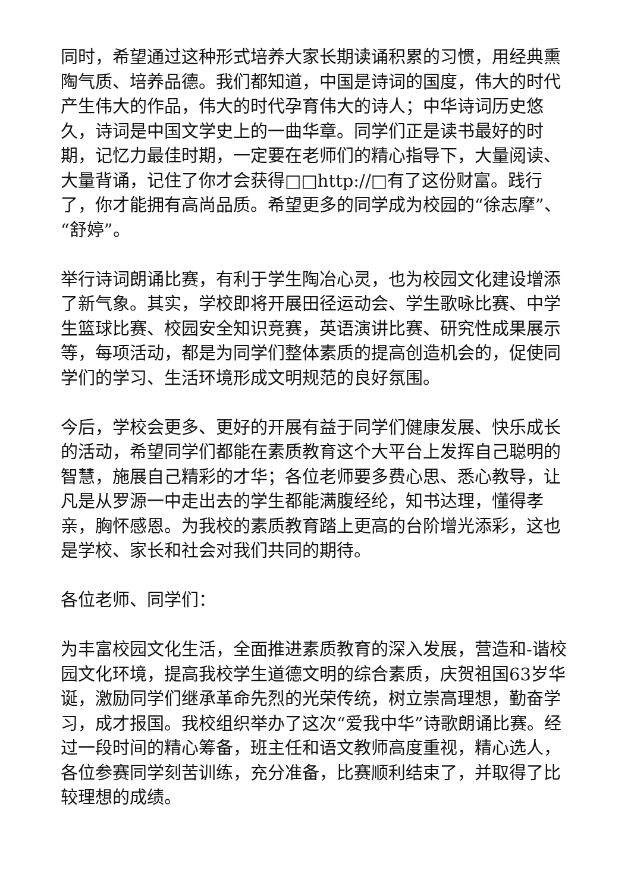同时，希望通过这种形式培养大家长期读诵积累的习惯，用经典熏陶气质、培养品德。我们都知道，中国是诗词的国度，伟大的时代产生伟大的作品，伟大的时代孕育伟大的诗人；中华诗词历史悠久，诗词是中国文学史上的一曲华章。同学们正是读书最好的时期，记忆力最佳时期，一定要在老师们的精心指导下，大量阅读、大量背诵，记住了你才会获得□□http://□有了这份财富。践行了，你才能拥有高尚品质。希望更多的同学成为校园的“徐志摩”、“舒婷”。
举行诗词朗诵比赛，有利于学生陶冶心灵，也为校园文化建设增添了新气象。其实，学校即将开展田径运动会、学生歌咏比赛、中学生篮球比赛、校园安全知识竞赛，英语演讲比赛、研究性成果展示等，每项活动，都是为同学们整体素质的提高创造机会的，促使同学们的学习、生活环境形成文明规范的良好氛围。
今后，学校会更多、更好的开展有益于同学们健康发展、快乐成长的活动，希望同学们都能在素质教育这个大平台上发挥自己聪明的智慧，施展自己精彩的才华；各位老师要多费心思、悉心教导，让凡是从罗源一中走出去的学生都能满腹经纶，知书达理，懂得孝亲，胸怀感恩。为我校的素质教育踏上更高的台阶增光添彩，这也是学校、家长和社会对我们共同的期待。
各位老师、同学们：
为丰富校园文化生活，全面推进素质教育的深入发展，营造和-谐校园文化环境，提高我校学生道德文明的综合素质，庆贺祖国63岁华诞，激励同学们继承革命先烈的光荣传统，树立崇高理想，勤奋学习，成才报国。我校组织举办了这次“爱我中华”诗歌朗诵比赛。经过一段时间的精心筹备，班主任和语文教师高度重视，精心选人，各位参赛同学刻苦训练，充分准备，比赛顺利结束了，并取得了比较理想的成绩。